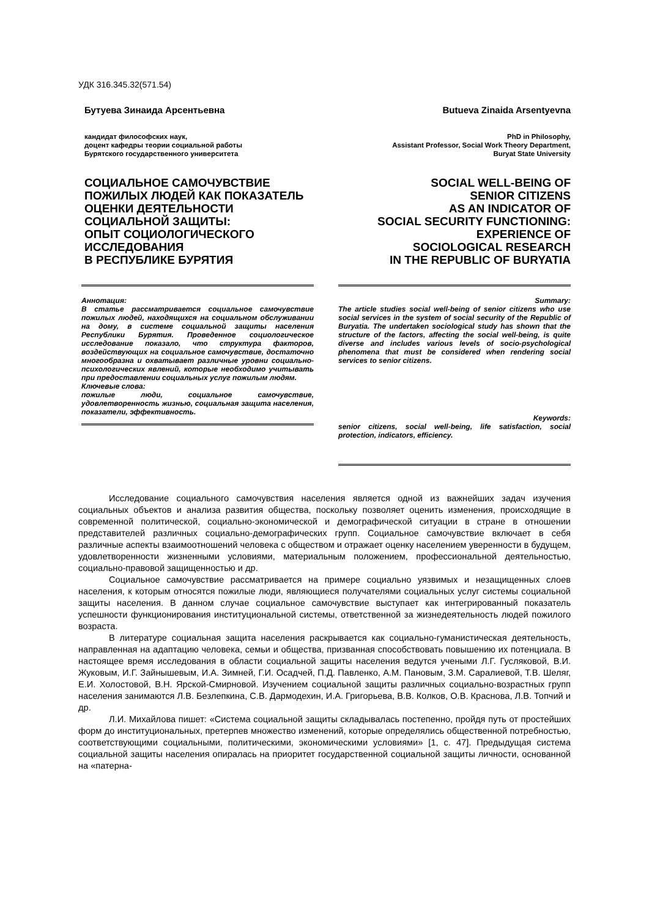УДК 316.345.32(571.54)
Бутуева Зинаида Арсентьевна
кандидат философских наук,
доцент кафедры теории социальной работы
Бурятского государственного университета
СОЦИАЛЬНОЕ САМОЧУВСТВИЕ
ПОЖИЛЫХ ЛЮДЕЙ КАК ПОКАЗАТЕЛЬ
ОЦЕНКИ ДЕЯТЕЛЬНОСТИ
СОЦИАЛЬНОЙ ЗАЩИТЫ:
ОПЫТ СОЦИОЛОГИЧЕСКОГО
ИССЛЕДОВАНИЯ
В РЕСПУБЛИКЕ БУРЯТИЯ
Butueva Zinaida Arsentyevna
PhD in Philosophy,
Assistant Professor, Social Work Theory Department,
Buryat State University
SOCIAL WELL-BEING OF
SENIOR CITIZENS
AS AN INDICATOR OF
SOCIAL SECURITY FUNCTIONING:
EXPERIENCE OF
SOCIOLOGICAL RESEARCH
IN THE REPUBLIC OF BURYATIA
Аннотация:
В статье рассматривается социальное самочувствие пожилых людей, находящихся на социальном обслуживании на дому, в системе социальной защиты населения Республики Бурятия. Проведенное социологическое исследование показало, что структура факторов, воздействующих на социальное самочувствие, достаточно многообразна и охватывает различные уровни социально-психологических явлений, которые необходимо учитывать при предоставлении социальных услуг пожилым людям.
Ключевые слова:
пожилые люди, социальное самочувствие, удовлетворенность жизнью, социальная защита населения, показатели, эффективность.
Summary:
The article studies social well-being of senior citizens who use social services in the system of social security of the Republic of Buryatia. The undertaken sociological study has shown that the structure of the factors, affecting the social well-being, is quite diverse and includes various levels of socio-psychological phenomena that must be considered when rendering social services to senior citizens.
Keywords:
senior citizens, social well-being, life satisfaction, social protection, indicators, efficiency.
Исследование социального самочувствия населения является одной из важнейших задач изучения социальных объектов и анализа развития общества, поскольку позволяет оценить изменения, происходящие в современной политической, социально-экономической и демографической ситуации в стране в отношении представителей различных социально-демографических групп. Социальное самочувствие включает в себя различные аспекты взаимоотношений человека с обществом и отражает оценку населением уверенности в будущем, удовлетворенности жизненными условиями, материальным положением, профессиональной деятельностью, социально-правовой защищенностью и др.
Социальное самочувствие рассматривается на примере социально уязвимых и незащищенных слоев населения, к которым относятся пожилые люди, являющиеся получателями социальных услуг системы социальной защиты населения. В данном случае социальное самочувствие выступает как интегрированный показатель успешности функционирования институциональной системы, ответственной за жизнедеятельность людей пожилого возраста.
В литературе социальная защита населения раскрывается как социально-гуманистическая деятельность, направленная на адаптацию человека, семьи и общества, призванная способствовать повышению их потенциала. В настоящее время исследования в области социальной защиты населения ведутся учеными Л.Г. Гусляковой, В.И. Жуковым, И.Г. Зайнышевым, И.А. Зимней, Г.И. Осадчей, П.Д. Павленко, А.М. Пановым, З.М. Саралиевой, Т.В. Шеляг, Е.И. Холостовой, В.Н. Ярской-Смирновой. Изучением социальной защиты различных социально-возрастных групп населения занимаются Л.В. Безлепкина, С.В. Дармодехин, И.А. Григорьева, В.В. Колков, О.В. Краснова, Л.В. Топчий и др.
Л.И. Михайлова пишет: «Система социальной защиты складывалась постепенно, пройдя путь от простейших форм до институциональных, претерпев множество изменений, которые определялись общественной потребностью, соответствующими социальными, политическими, экономическими условиями» [1, с. 47]. Предыдущая система социальной защиты населения опиралась на приоритет государственной социальной защиты личности, основанной на «патерна-